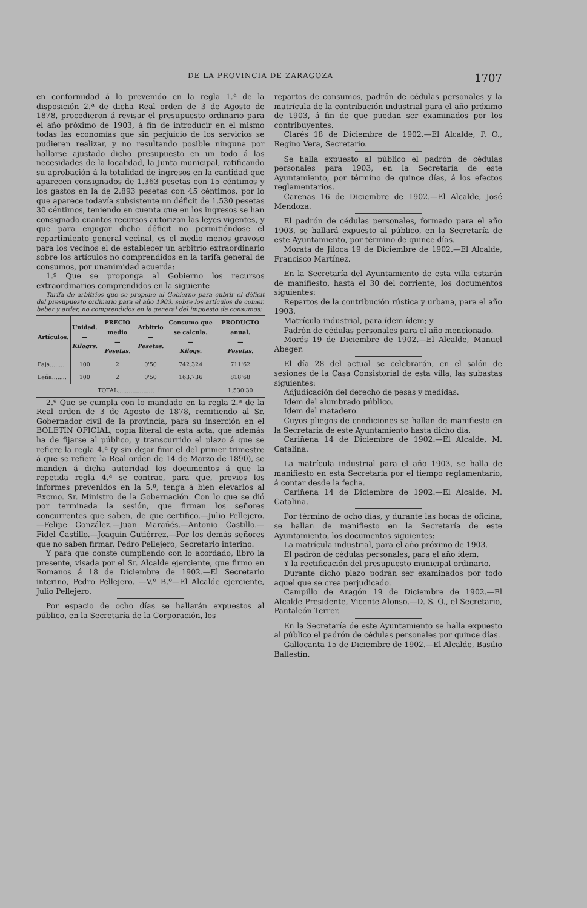DE LA PROVINCIA DE ZARAGOZA 1707
en conformidad á lo prevenido en la regla 1.ª de la disposición 2.ª de dicha Real orden de 3 de Agosto de 1878, procedieron á revisar el presupuesto ordinario para el año próximo de 1903, á fin de introducir en el mismo todas las economías que sin perjuicio de los servicios se pudieren realizar, y no resultando posible ninguna por hallarse ajustado dicho presupuesto en un todo á las necesidades de la localidad, la Junta municipal, ratificando su aprobación á la totalidad de ingresos en la cantidad que aparecen consignados de 1.363 pesetas con 15 céntimos y los gastos en la de 2.893 pesetas con 45 céntimos, por lo que aparece todavía subsistente un déficit de 1.530 pesetas 30 céntimos, teniendo en cuenta que en los ingresos se han consignado cuantos recursos autorizan las leyes vigentes, y que para enjugar dicho déficit no permitiéndose el repartimiento general vecinal, es el medio menos gravoso para los vecinos el de establecer un arbitrio extraordinario sobre los artículos no comprendidos en la tarifa general de consumos, por unanimidad acuerda:
1.º Que se proponga al Gobierno los recursos extraordinarios comprendidos en la siguiente
Tarifa de arbitrios que se propone al Gobierno para cubrir el déficit del presupuesto ordinario para el año 1903, sobre los artículos de comer, beber y arder, no comprendidos en la general del impuesto de consumos:
| Artículos. | Unidad. — Kilogrs. | PRECIO medio — Pesetas. | Arbitrio — Pesetas. | Consumo que se calcula. — Kilogs. | PRODUCTO anual. — Pesetas. |
| --- | --- | --- | --- | --- | --- |
| Paja........ | 100 | 2 | 0'50 | 742.324 | 711'62 |
| Leña........ | 100 | 2 | 0'50 | 163.736 | 818'68 |
| TOTAL.................... | | | | | 1.530'30 |
2.º Que se cumpla con lo mandado en la regla 2.ª de la Real orden de 3 de Agosto de 1878, remitiendo al Sr. Gobernador civil de la provincia, para su inserción en el BOLETÍN OFICIAL, copia literal de esta acta, que además ha de fijarse al público, y transcurrido el plazo á que se refiere la regla 4.ª (y sin dejar finir el del primer trimestre á que se refiere la Real orden de 14 de Marzo de 1890), se manden á dicha autoridad los documentos á que la repetida regla 4.ª se contrae, para que, previos los informes prevenidos en la 5.ª, tenga á bien elevarlos al Excmo. Sr. Ministro de la Gobernación. Con lo que se dió por terminada la sesión, que firman los señores concurrentes que saben, de que certifico.—Julio Pellejero.—Felipe González.—Juan Marañés.—Antonio Castillo.—Fidel Castillo.—Joaquín Gutiérrez.—Por los demás señores que no saben firmar, Pedro Pellejero, Secretario interino.
Y para que conste cumpliendo con lo acordado, libro la presente, visada por el Sr. Alcalde ejerciente, que firmo en Romanos á 18 de Diciembre de 1902.—El Secretario interino, Pedro Pellejero. —V.º B.º—El Alcalde ejerciente, Julio Pellejero.
Por espacio de ocho días se hallarán expuestos al público, en la Secretaría de la Corporación, los
repartos de consumos, padrón de cédulas personales y la matrícula de la contribución industrial para el año próximo de 1903, á fin de que puedan ser examinados por los contribuyentes.
Clarés 18 de Diciembre de 1902.—El Alcalde, P. O., Regino Vera, Secretario.
Se halla expuesto al público el padrón de cédulas personales para 1903, en la Secretaría de este Ayuntamiento, por término de quince días, á los efectos reglamentarios.
Carenas 16 de Diciembre de 1902.—El Alcalde, José Mendoza.
El padrón de cédulas personales, formado para el año 1903, se hallará expuesto al público, en la Secretaría de este Ayuntamiento, por término de quince días.
Morata de Jiloca 19 de Diciembre de 1902.—El Alcalde, Francisco Martínez.
En la Secretaría del Ayuntamiento de esta villa estarán de manifiesto, hasta el 30 del corriente, los documentos siguientes:
Repartos de la contribución rústica y urbana, para el año 1903.
Matrícula industrial, para ídem ídem; y
Padrón de cédulas personales para el año mencionado.
Morés 19 de Diciembre de 1902.—El Alcalde, Manuel Abeger.
El día 28 del actual se celebrarán, en el salón de sesiones de la Casa Consistorial de esta villa, las subastas siguientes:
Adjudicación del derecho de pesas y medidas.
Idem del alumbrado público.
Idem del matadero.
Cuyos pliegos de condiciones se hallan de manifiesto en la Secretaría de este Ayuntamiento hasta dicho día.
Cariñena 14 de Diciembre de 1902.—El Alcalde, M. Catalina.
La matrícula industrial para el año 1903, se halla de manifiesto en esta Secretaría por el tiempo reglamentario, á contar desde la fecha.
Cariñena 14 de Diciembre de 1902.—El Alcalde, M. Catalina.
Por término de ocho días, y durante las horas de oficina, se hallan de manifiesto en la Secretaría de este Ayuntamiento, los documentos siguientes:
La matrícula industrial, para el año próximo de 1903.
El padrón de cédulas personales, para el año ídem.
Y la rectificación del presupuesto municipal ordinario.
Durante dicho plazo podrán ser examinados por todo aquel que se crea perjudicado.
Campillo de Aragón 19 de Diciembre de 1902.—El Alcalde Presidente, Vicente Alonso.—D. S. O., el Secretario, Pantaleón Terrer.
En la Secretaría de este Ayuntamiento se halla expuesto al público el padrón de cédulas personales por quince días.
Gallocanta 15 de Diciembre de 1902.—El Alcalde, Basilio Ballestín.